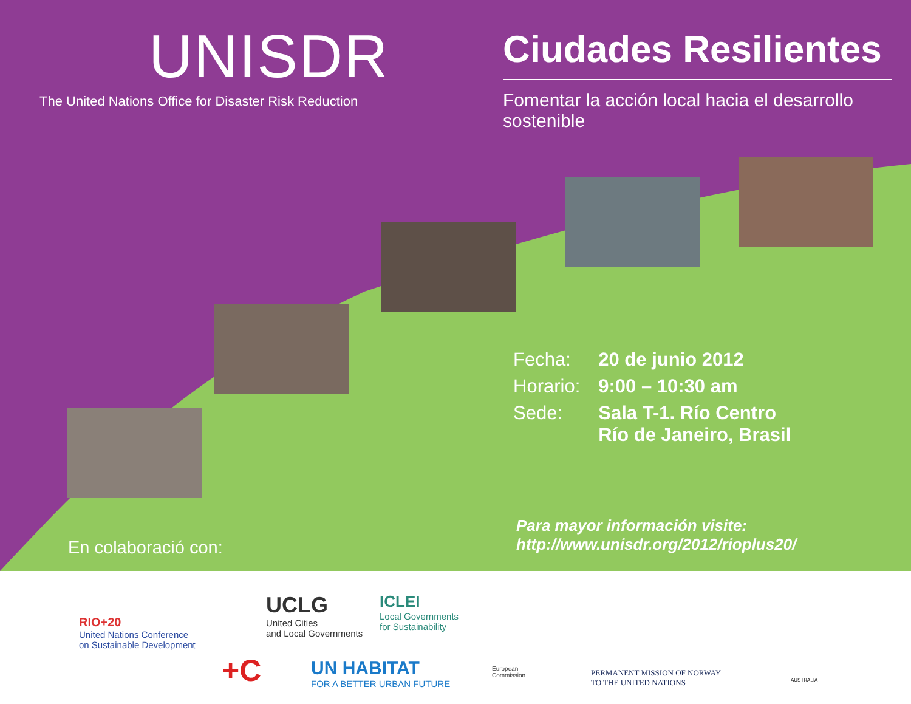UNISDR
The United Nations Office for Disaster Risk Reduction
Ciudades Resilientes
Fomentar la acción local hacia el desarrollo sostenible
| Fecha: | 20 de junio 2012 |
| Horario: | 9:00 – 10:30 am |
| Sede: | Sala T-1. Río Centro Río de Janeiro, Brasil |
Para mayor información visite:
http://www.unisdr.org/2012/rioplus20/
En colaboració con:
RIO+20
United Nations Conference
on Sustainable Development
UCLG
United Cities
and Local Governments
ICLEI
Local Governments
for Sustainability
+C UN HABITAT
FOR A BETTER URBAN FUTURE
European
Commission PERMANENT MISSION OF NORWAY
TO THE UNITED NATIONS AUSTRALIA